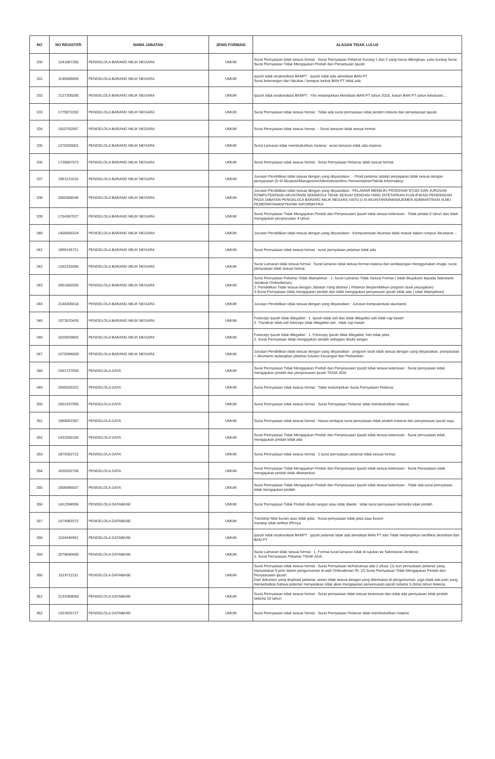| NO | NO REGISTER | NAMA JABATAN | JENIS FORMASI | ALASAN TIDAK LULUS |
| --- | --- | --- | --- | --- |
| 330 | 1241867355 | PENGELOLA BARANG MILIK NEGARA | UMUM | Surat Pernyataan tidak sesuai format : Surat Pernyataan Pelamar Kurang 1 dari 2 yang harus dilengkapi, yaitu kurang Surat Surat Pernyataan Tidak Mengajukan Pindah dan Penyesuain Ijazah. |
| 331 | 1149589409 | PENGELOLA BARANG MILIK NEGARA | UMUM | Ijazah tidak terakreditasi BANPT : Ijazah tidak ada akreditasi BAN PT Surat keterangan dari fakultas / kampus terkait BAN PT tidak ada |
| 332 | 2127209285 | PENGELOLA BARANG MILIK NEGARA | UMUM | Ijazah tidak terakreditasi BANPT : Ybs melampirkan Akreditasi BAN-PT tahun 2018, bukan BAN PT tahun kelulusan.... |
| 333 | 1779072202 | PENGELOLA BARANG MILIK NEGARA | UMUM | Surat Pernyataan tidak sesuai format : Tidak ada surat pernyataan tidak pindah instansi dan penyetaraan ijazah. |
| 334 | 1910762067 | PENGELOLA BARANG MILIK NEGARA | UMUM | Surat Pernyataan tidak sesuai format : - Surat lamaran tidak sesuai format |
| 335 | 1278325001 | PENGELOLA BARANG MILIK NEGARA | UMUM | Surat Lamaran tidak membubuhkan meterai : surat lamaran tidak ada materai |
| 336 | 1738087972 | PENGELOLA BARANG MILIK NEGARA | UMUM | Surat Pernyataan tidak sesuai format : Surat Pernyataan Pelamar tidak sesuai format |
| 337 | 1961121615 | PENGELOLA BARANG MILIK NEGARA | UMUM | Jurusan Pendidikan tidak sesuai dengan yang disyaratkan : - Prodi pelamar adalah perpajakan tidak sesuai dengan persyaratan (D-III Akutansi/Manajemen/Administrasi/Ilmu Pemerintahan/Teknik Informatika) |
| 338 | 2060384546 | PENGELOLA BARANG MILIK NEGARA | UMUM | Jurusan Pendidikan tidak sesuai dengan yang disyaratkan : PELAMAR MEMILIKI PROGRAM STUDI DAN JURUSAN KOMPUTERISASI AKUNTANSI SEHINGGA TIDAK SESUAI DENGAN YANG DITETAPKAN KUALIFIKASI PENDIDIKAN PADA JABATAN PENGELOLA BARANG MILIK NEGARA YAITU D III AKUNTANSI/MANAJEMEN ADMINISTRASI /ILMU PEMERINTAHAN/TEKNIK INFORMATIKA |
| 339 | 1754367027 | PENGELOLA BARANG MILIK NEGARA | UMUM | Surat Pernyataan Tidak Mengajukan Pindah dan Penyesuaian Ijazah tidak sesuai ketentuan : Tidak pindah 5 tahun dan tidak mengajukan penyesuaian 4 tahun |
| 340 | 1456658324 | PENGELOLA BARANG MILIK NEGARA | UMUM | Jurusan Pendidikan tidak sesuai dengan yang disyaratkan : Komputerisasi Akuntasi tidak masuk dalam rumpun Akuntansi.... |
| 341 | 1890145711 | PENGELOLA BARANG MILIK NEGARA | UMUM | Surat Pernyataan tidak sesuai format : surat pernyataan pelamar tidak ada |
| 342 | 1282232895 | PENGELOLA BARANG MILIK NEGARA | UMUM | Surat Lamaran tidak sesuai format : Surat lamaran tidak sesuai format materai dan tandatangan menggunakan image, surat pernyataan tidak sesuai format. |
| 343 | 2051682556 | PENGELOLA BARANG MILIK NEGARA | UMUM | Surat Pernyataan Pelamar Tidak dilampirkan : 1. Surat Lamaran Tidak Sesuai Format ( tidak ditujukann kepada Sekretaris Jenderal Ombudsman) 2. Pendidikan Tidak sesuai dengan Jabatan Yang dilamar ( Pelamar berpendidikan program studi perpajakan) 3.Surat Pernyataan tidak mengajukan pindah dan tidak mengajukan penyesuain ijazah tidak ada ( tidak dilampirkan) |
| 344 | 2146305018 | PENGELOLA BARANG MILIK NEGARA | UMUM | Jurusan Pendidikan tidak sesuai dengan yang disyaratkan : Jurusan komputerisasi akuntansi |
| 345 | 1073570426 | PENGELOLA BARANG MILIK NEGARA | UMUM | Fotocopy Ijazah tidak dilegalisir : 1. Ijazah tidak asli dan tidak dilegalisir asli tidak cap basah 2. Transkrip tidak asli fotocopy tidak dilegalisir asli , tidak cap basah |
| 346 | 1620929802 | PENGELOLA BARANG MILIK NEGARA | UMUM | Fotocopy Ijazah tidak dilegalisir : 1. Fotocopy Ijazah tidak dilegalisir, foto tidak jelas 2. Surat Pernyataan tidak mengajukan pindah sebagian ditulis tangan |
| 347 | 1078394659 | PENGELOLA BARANG MILIK NEGARA | UMUM | Jurusan Pendidikan tidak sesuai dengan yang disyaratkan : program studi tidak sesuai dengan yang disyaratkan. persyaratan = Akuntansi sedangkan pelamar lulusan Keuangan dan Perbankan |
| 348 | 1591727659 | PENGELOLA DATA | UMUM | Surat Pernyataan Tidak Mengajukan Pindah dan Penyesuaian Ijazah tidak sesuai ketentuan : Surat pernyataan tidak mengajukan pindah dan penyesuaian ijazah TIDAK ADA |
| 349 | 2098325322 | PENGELOLA DATA | UMUM | Surat Pernyataan tidak sesuai format : Tidak melampirkan Surat Pernyataan Pelamar |
| 350 | 1601437995 | PENGELOLA DATA | UMUM | Surat Pernyataan tidak sesuai format : Surat Pernyataan Pelamar tidak membubuhkan materai |
| 351 | 1968052387 | PENGELOLA DATA | UMUM | Surat Pernyataan tidak sesuai format : Hanya terdapat surat pernyataan tidak pindah instansi dan penyetaraan ijazah saja. |
| 352 | 1433266106 | PENGELOLA DATA | UMUM | Surat Pernyataan Tidak Mengajukan Pindah dan Penyesuaian Ijazah tidak sesuai ketentuan : Surat pernyataan tidak mengajukan pindah tidak ada |
| 353 | 1879352722 | PENGELOLA DATA | UMUM | Surat Pernyataan tidak sesuai format : 1.surat pernyataan pelamar tidak sesuai format. |
| 354 | 1639102706 | PENGELOLA DATA | UMUM | Surat Pernyataan Tidak Mengajukan Pindah dan Penyesuaian Ijazah tidak sesuai ketentuan : Surat Pernyataan tidak mengajukan pindah tidak dilampirkan |
| 355 | 2006995937 | PENGELOLA DATA | UMUM | Surat Pernyataan Tidak Mengajukan Pindah dan Penyesuaian Ijazah tidak sesuai ketentuan : Tidak ada surat pernyataan tidak mengajukan pindah |
| 356 | 1412394996 | PENGELOLA DATABASE | UMUM | Surat Pernyataan Tidak Pindah ditulis tangan atau tidak diketik : tidak surat pernyataan bersedia tidak pindah |
| 357 | 1474983372 | PENGELOLA DATABASE | UMUM | Transkrip Nilai buram atau tidak jelas : Surat pernyataan tidak jelas atau buram transkip tidak terlihat IPKnya |
| 358 | 1154445961 | PENGELOLA DATABASE | UMUM | Ijazah tidak terakreditasi BANPT : ijazah pelamar tidak ada akreditasi BAN PT dan Tidak melampirkan sertifikat akreditasi dari BAN PT |
| 359 | 2078640485 | PENGELOLA DATABASE | UMUM | Surat Lamaran tidak sesuai format : 1. Format surat lamaran tidak di tujukan ke Sekretariat Jenderal; 2. Surat Pernyataan Pelamar TIDAK ADA. |
| 360 | 1519712111 | PENGELOLA DATABASE | UMUM | Surat Pernyataan tidak sesuai format : Surat Pernyataan serharusnya ada 2 (dua): (1) surt pernyataan pelamar yang menyatakan 9 poin dalam pengumuman di web Ombudsman RI; (2) Surat Pernyataan Tidak Mengajukan Pindah dan Penyesuaian Ijazah. Dari dokumen yang diupload pelamar, selain tidak sesuai dengan yang ditentukan di pengumuman, juga tidak ada poin yang menyebutkan bahwa pelamar menyatakan tidak akan mengajukan penyesuaian ijazah selama 5 (lima) tahun bekerja. |
| 361 | 2131068068 | PENGELOLA DATABASE | UMUM | Surat Pernyataan tidak sesuai format : Surat pernyataan tidak sesuai ketentuan dan tidak ada pernyataan tidak pindah selama 10 tahun |
| 362 | 1323925727 | PENGELOLA DATABASE | UMUM | Surat Pernyataan tidak sesuai format : Surat Pernyataan Pelamar tidak membubuhkan materai |